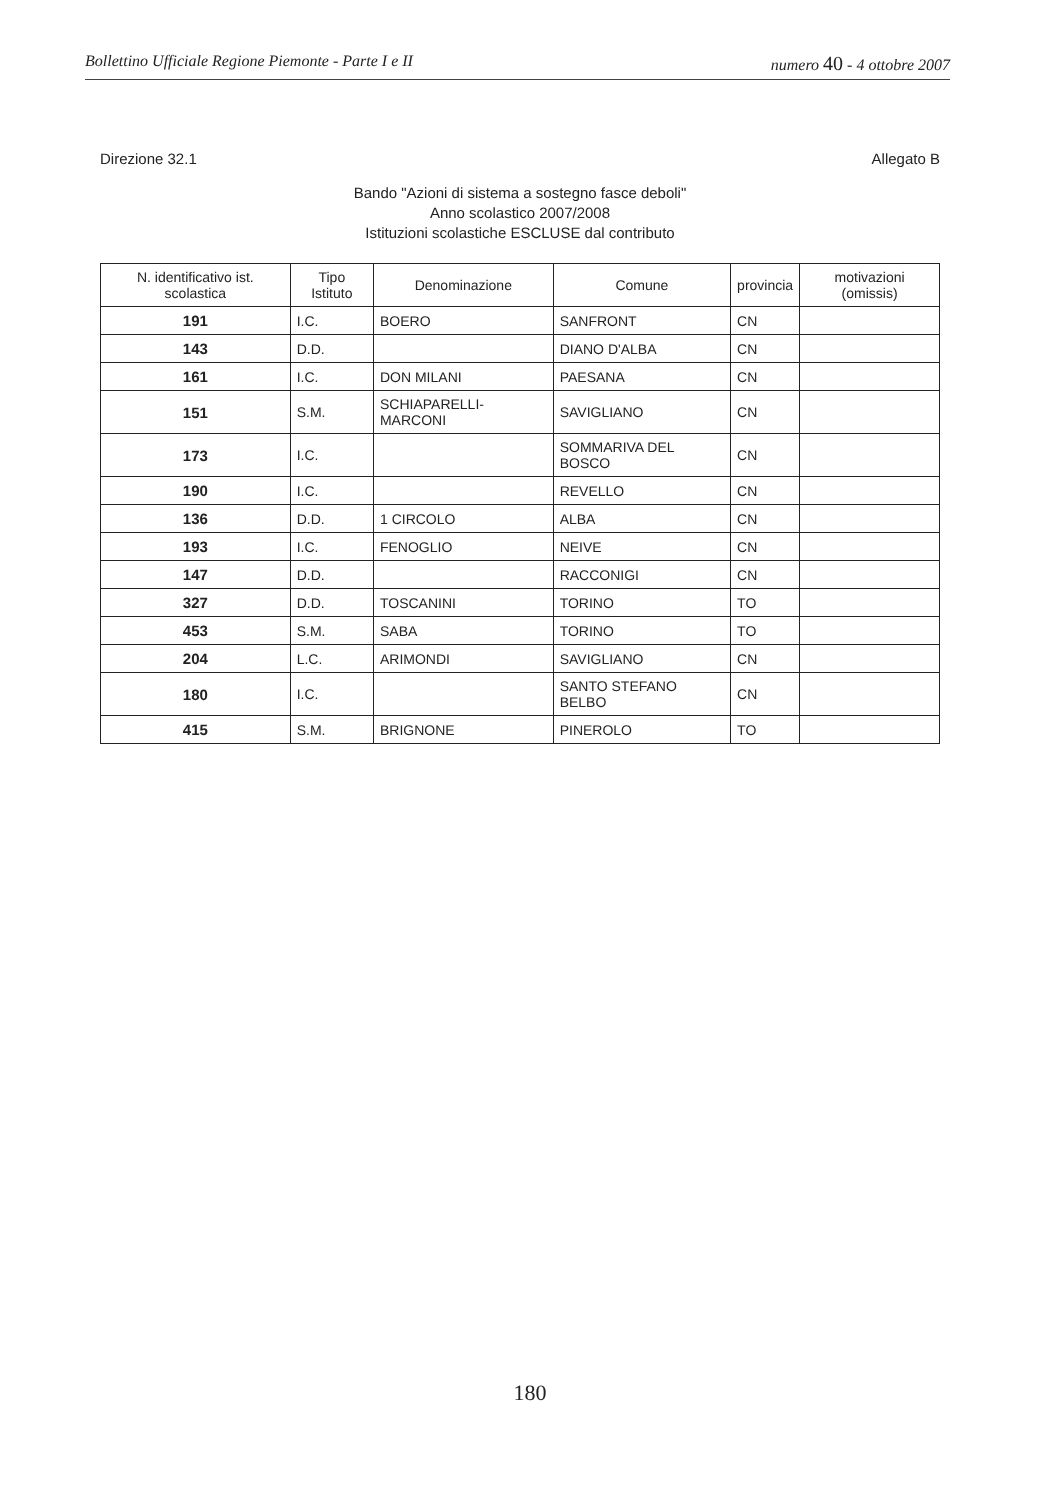Bollettino Ufficiale Regione Piemonte - Parte I e II numero 40 - 4 ottobre 2007
Direzione 32.1 Allegato B
Bando "Azioni di sistema a sostegno fasce deboli"
Anno scolastico 2007/2008
Istituzioni scolastiche ESCLUSE dal contributo
| N. identificativo ist. scolastica | Tipo Istituto | Denominazione | Comune | provincia | motivazioni (omissis) |
| --- | --- | --- | --- | --- | --- |
| 191 | I.C. | BOERO | SANFRONT | CN | |
| 143 | D.D. | | DIANO D'ALBA | CN | |
| 161 | I.C. | DON MILANI | PAESANA | CN | |
| 151 | S.M. | SCHIAPARELLI-MARCONI | SAVIGLIANO | CN | |
| 173 | I.C. | | SOMMARIVA DEL BOSCO | CN | |
| 190 | I.C. | | REVELLO | CN | |
| 136 | D.D. | 1 CIRCOLO | ALBA | CN | |
| 193 | I.C. | FENOGLIO | NEIVE | CN | |
| 147 | D.D. | | RACCONIGI | CN | |
| 327 | D.D. | TOSCANINI | TORINO | TO | |
| 453 | S.M. | SABA | TORINO | TO | |
| 204 | L.C. | ARIMONDI | SAVIGLIANO | CN | |
| 180 | I.C. | | SANTO STEFANO BELBO | CN | |
| 415 | S.M. | BRIGNONE | PINEROLO | TO | |
180